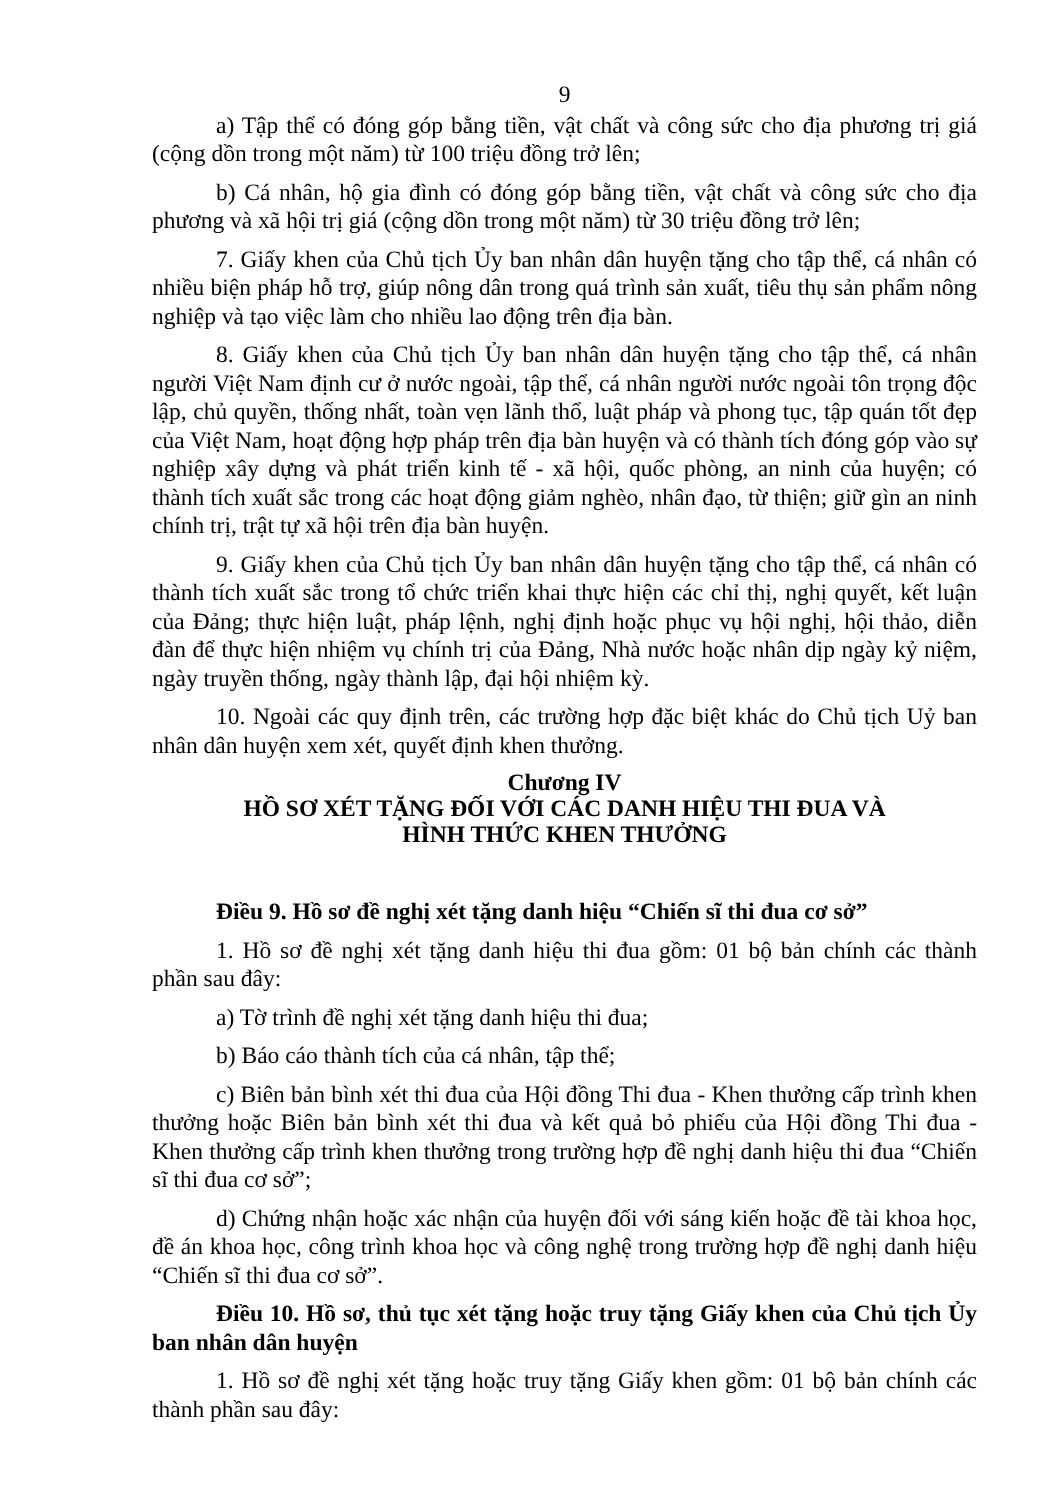9
a) Tập thể có đóng góp bằng tiền, vật chất và công sức cho địa phương trị giá (cộng dồn trong một năm) từ 100 triệu đồng trở lên;
b) Cá nhân, hộ gia đình có đóng góp bằng tiền, vật chất và công sức cho địa phương và xã hội trị giá (cộng dồn trong một năm) từ 30 triệu đồng trở lên;
7. Giấy khen của Chủ tịch Ủy ban nhân dân huyện tặng cho tập thể, cá nhân có nhiều biện pháp hỗ trợ, giúp nông dân trong quá trình sản xuất, tiêu thụ sản phẩm nông nghiệp và tạo việc làm cho nhiều lao động trên địa bàn.
8. Giấy khen của Chủ tịch Ủy ban nhân dân huyện tặng cho tập thể, cá nhân người Việt Nam định cư ở nước ngoài, tập thể, cá nhân người nước ngoài tôn trọng độc lập, chủ quyền, thống nhất, toàn vẹn lãnh thổ, luật pháp và phong tục, tập quán tốt đẹp của Việt Nam, hoạt động hợp pháp trên địa bàn huyện và có thành tích đóng góp vào sự nghiệp xây dựng và phát triển kinh tế - xã hội, quốc phòng, an ninh của huyện; có thành tích xuất sắc trong các hoạt động giảm nghèo, nhân đạo, từ thiện; giữ gìn an ninh chính trị, trật tự xã hội trên địa bàn huyện.
9. Giấy khen của Chủ tịch Ủy ban nhân dân huyện tặng cho tập thể, cá nhân có thành tích xuất sắc trong tổ chức triển khai thực hiện các chỉ thị, nghị quyết, kết luận của Đảng; thực hiện luật, pháp lệnh, nghị định hoặc phục vụ hội nghị, hội thảo, diễn đàn để thực hiện nhiệm vụ chính trị của Đảng, Nhà nước hoặc nhân dịp ngày kỷ niệm, ngày truyền thống, ngày thành lập, đại hội nhiệm kỳ.
10. Ngoài các quy định trên, các trường hợp đặc biệt khác do Chủ tịch Uỷ ban nhân dân huyện xem xét, quyết định khen thưởng.
Chương IV
HỒ SƠ XÉT TẶNG ĐỐI VỚI CÁC DANH HIỆU THI ĐUA VÀ
HÌNH THỨC KHEN THƯỞNG
Điều 9. Hồ sơ đề nghị xét tặng danh hiệu “Chiến sĩ thi đua cơ sở”
1. Hồ sơ đề nghị xét tặng danh hiệu thi đua gồm: 01 bộ bản chính các thành phần sau đây:
a) Tờ trình đề nghị xét tặng danh hiệu thi đua;
b) Báo cáo thành tích của cá nhân, tập thể;
c) Biên bản bình xét thi đua của Hội đồng Thi đua - Khen thưởng cấp trình khen thưởng hoặc Biên bản bình xét thi đua và kết quả bỏ phiếu của Hội đồng Thi đua - Khen thưởng cấp trình khen thưởng trong trường hợp đề nghị danh hiệu thi đua “Chiến sĩ thi đua cơ sở”;
d) Chứng nhận hoặc xác nhận của huyện đối với sáng kiến hoặc đề tài khoa học, đề án khoa học, công trình khoa học và công nghệ trong trường hợp đề nghị danh hiệu “Chiến sĩ thi đua cơ sở”.
Điều 10. Hồ sơ, thủ tục xét tặng hoặc truy tặng Giấy khen của Chủ tịch Ủy ban nhân dân huyện
1. Hồ sơ đề nghị xét tặng hoặc truy tặng Giấy khen gồm: 01 bộ bản chính các thành phần sau đây: